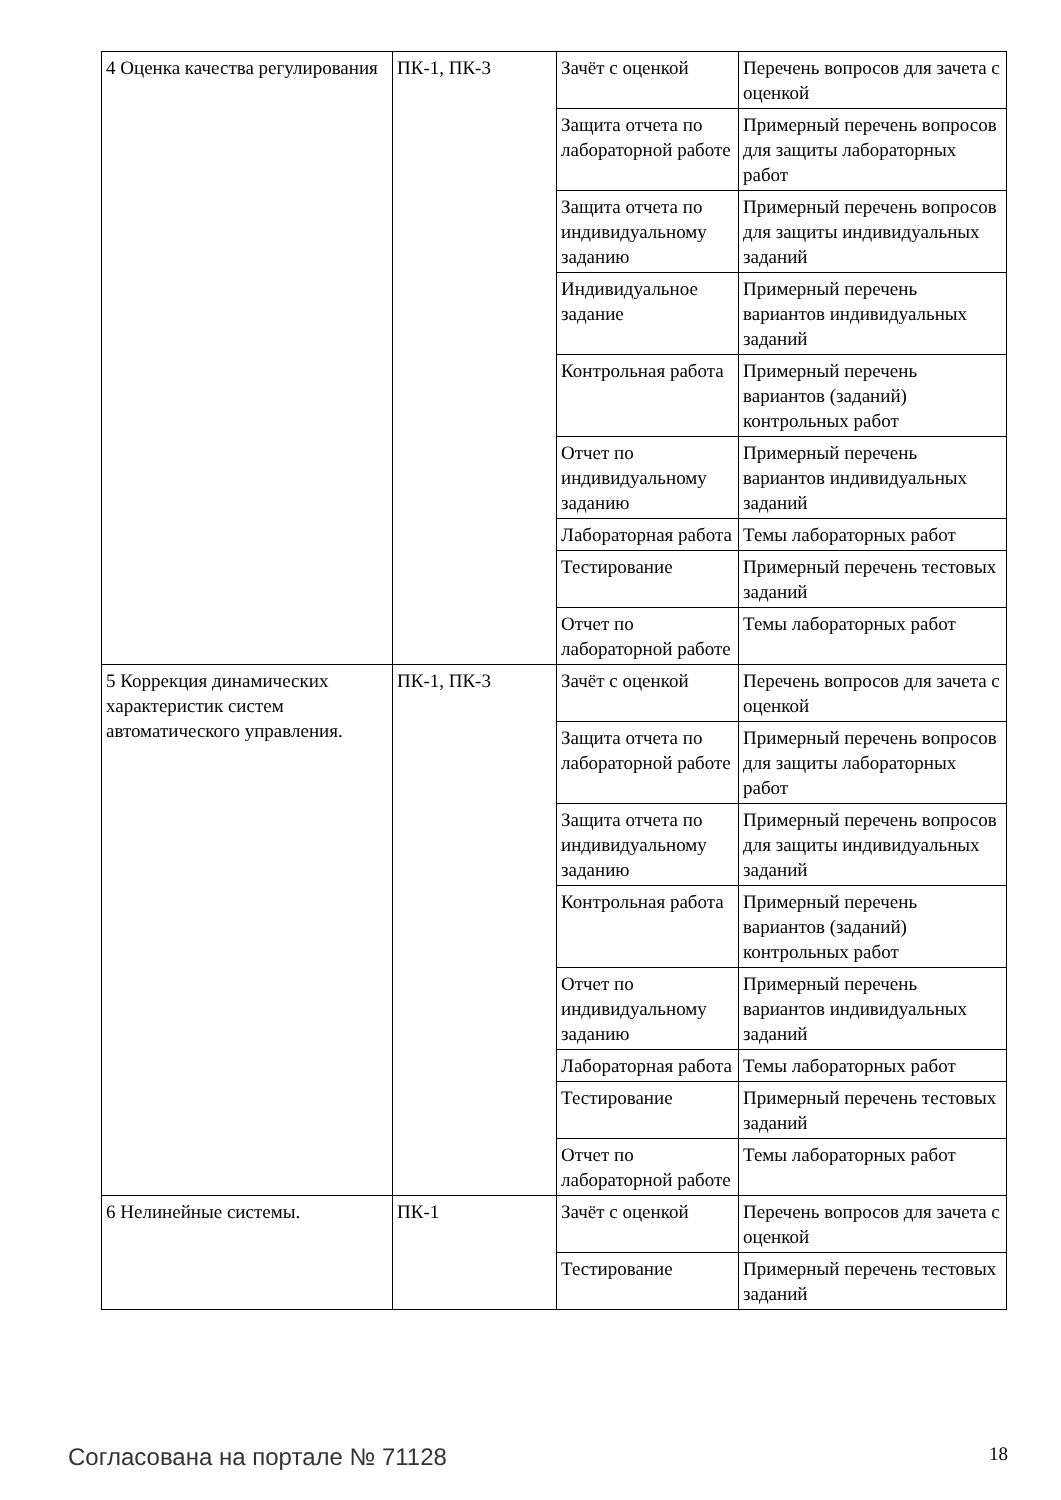| 4 Оценка качества регулирования | ПК-1, ПК-3 | Зачёт с оценкой | Перечень вопросов для зачета с оценкой |
| | | Защита отчета по лабораторной работе | Примерный перечень вопросов для защиты лабораторных работ |
| | | Защита отчета по индивидуальному заданию | Примерный перечень вопросов для защиты индивидуальных заданий |
| | | Индивидуальное задание | Примерный перечень вариантов индивидуальных заданий |
| | | Контрольная работа | Примерный перечень вариантов (заданий) контрольных работ |
| | | Отчет по индивидуальному заданию | Примерный перечень вариантов индивидуальных заданий |
| | | Лабораторная работа | Темы лабораторных работ |
| | | Тестирование | Примерный перечень тестовых заданий |
| | | Отчет по лабораторной работе | Темы лабораторных работ |
| 5 Коррекция динамических характеристик систем автоматического управления. | ПК-1, ПК-3 | Зачёт с оценкой | Перечень вопросов для зачета с оценкой |
| | | Защита отчета по лабораторной работе | Примерный перечень вопросов для защиты лабораторных работ |
| | | Защита отчета по индивидуальному заданию | Примерный перечень вопросов для защиты индивидуальных заданий |
| | | Контрольная работа | Примерный перечень вариантов (заданий) контрольных работ |
| | | Отчет по индивидуальному заданию | Примерный перечень вариантов индивидуальных заданий |
| | | Лабораторная работа | Темы лабораторных работ |
| | | Тестирование | Примерный перечень тестовых заданий |
| | | Отчет по лабораторной работе | Темы лабораторных работ |
| 6 Нелинейные системы. | ПК-1 | Зачёт с оценкой | Перечень вопросов для зачета с оценкой |
| | | Тестирование | Примерный перечень тестовых заданий |
Согласована на портале № 71128 18